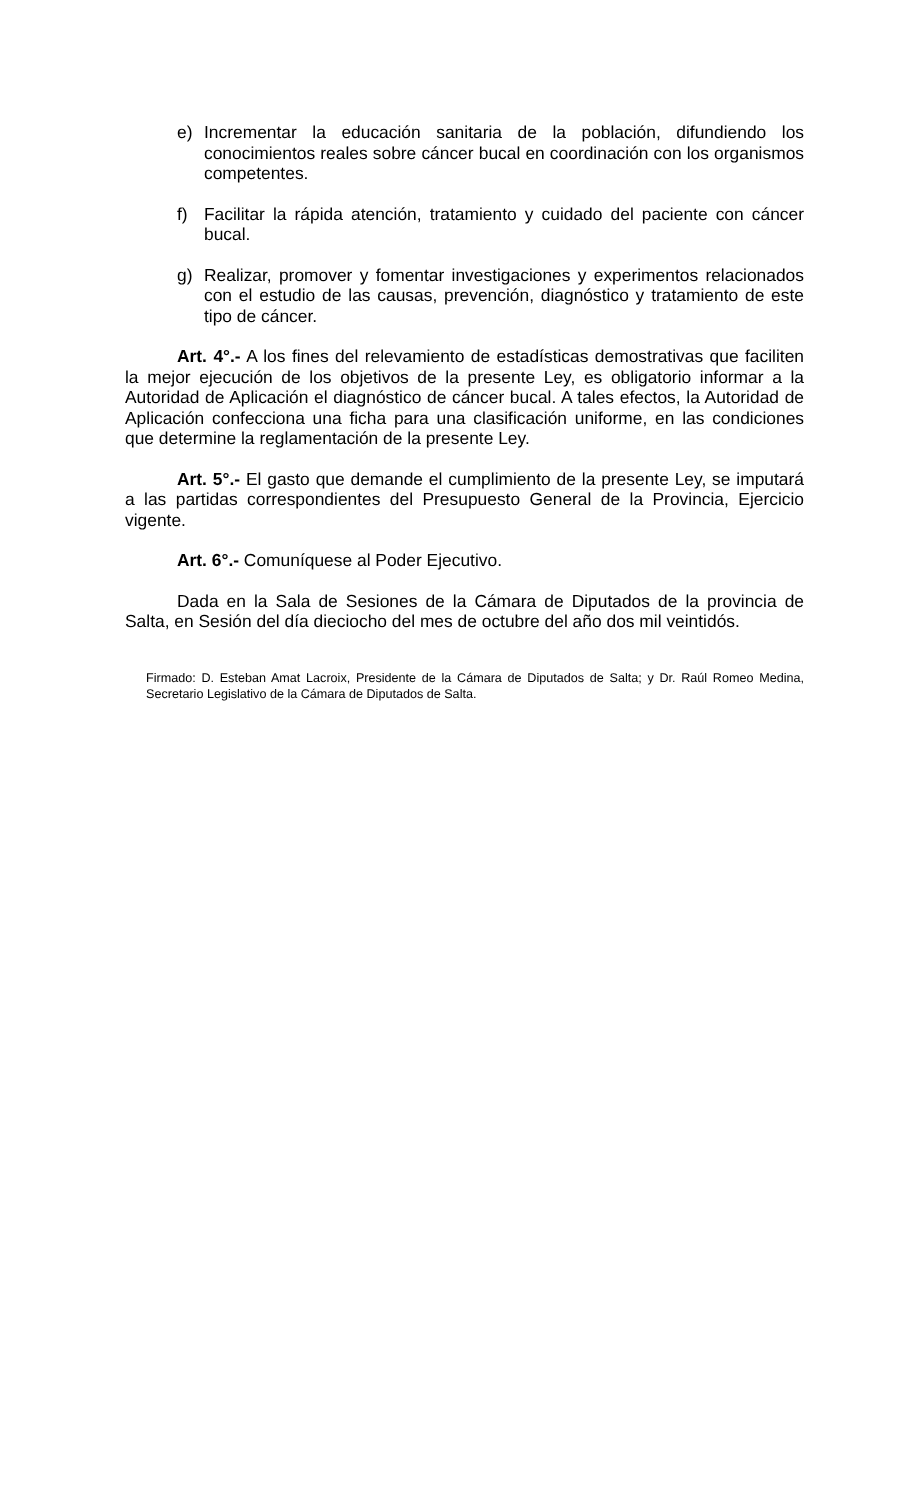e) Incrementar la educación sanitaria de la población, difundiendo los conocimientos reales sobre cáncer bucal en coordinación con los organismos competentes.
f) Facilitar la rápida atención, tratamiento y cuidado del paciente con cáncer bucal.
g) Realizar, promover y fomentar investigaciones y experimentos relacionados con el estudio de las causas, prevención, diagnóstico y tratamiento de este tipo de cáncer.
Art. 4°.- A los fines del relevamiento de estadísticas demostrativas que faciliten la mejor ejecución de los objetivos de la presente Ley, es obligatorio informar a la Autoridad de Aplicación el diagnóstico de cáncer bucal. A tales efectos, la Autoridad de Aplicación confecciona una ficha para una clasificación uniforme, en las condiciones que determine la reglamentación de la presente Ley.
Art. 5°.- El gasto que demande el cumplimiento de la presente Ley, se imputará a las partidas correspondientes del Presupuesto General de la Provincia, Ejercicio vigente.
Art. 6°.- Comuníquese al Poder Ejecutivo.
Dada en la Sala de Sesiones de la Cámara de Diputados de la provincia de Salta, en Sesión del día dieciocho del mes de octubre del año dos mil veintidós.
Firmado: D. Esteban Amat Lacroix, Presidente de la Cámara de Diputados de Salta; y Dr. Raúl Romeo Medina, Secretario Legislativo de la Cámara de Diputados de Salta.